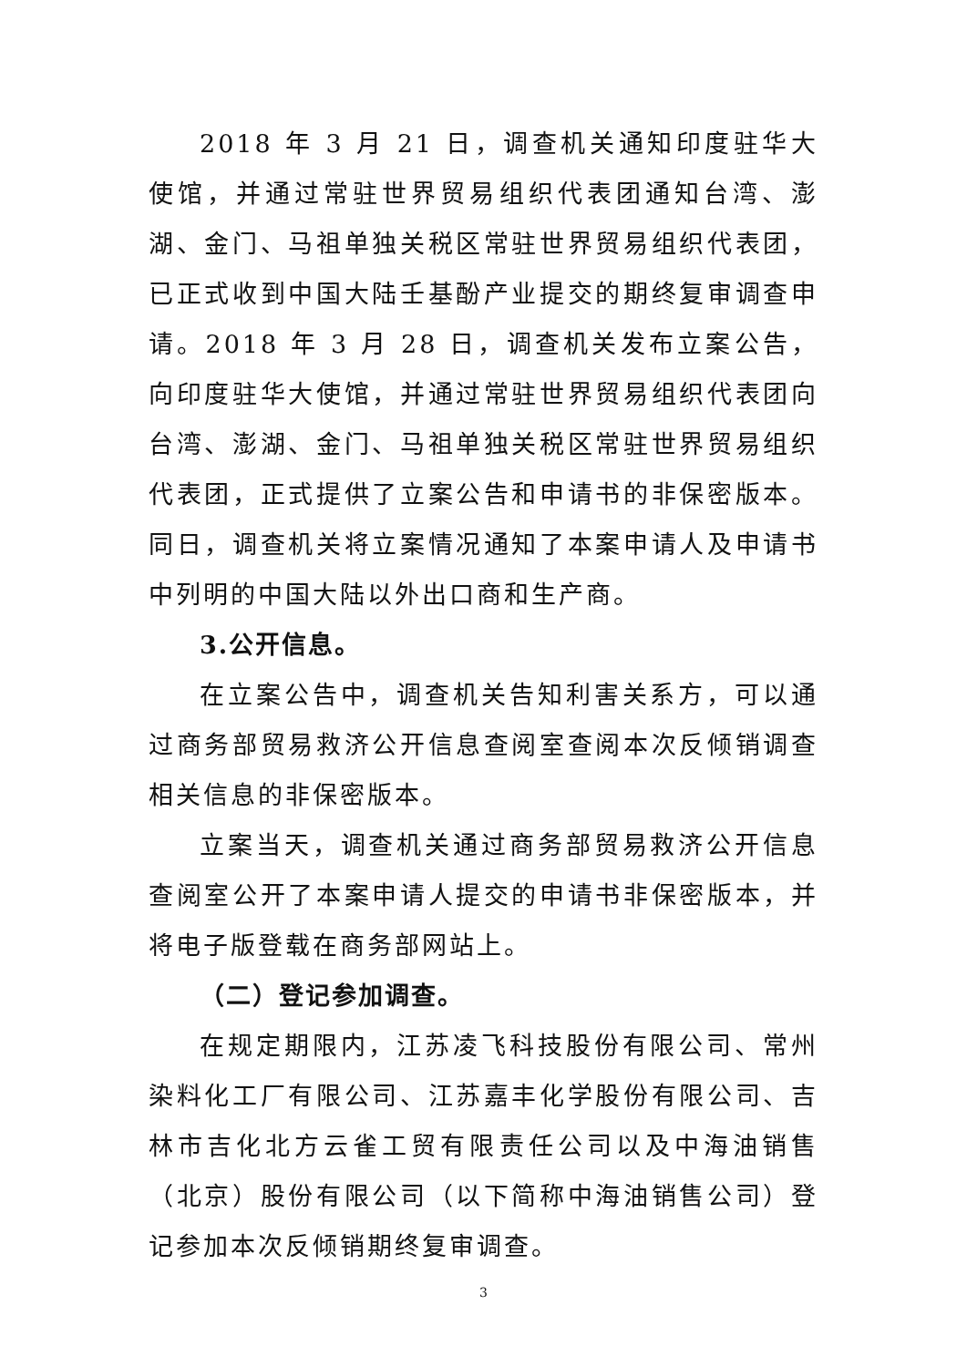2018 年 3 月 21 日，调查机关通知印度驻华大使馆，并通过常驻世界贸易组织代表团通知台湾、澎湖、金门、马祖单独关税区常驻世界贸易组织代表团，已正式收到中国大陆壬基酚产业提交的期终复审调查申请。2018 年 3 月 28 日，调查机关发布立案公告，向印度驻华大使馆，并通过常驻世界贸易组织代表团向台湾、澎湖、金门、马祖单独关税区常驻世界贸易组织代表团，正式提供了立案公告和申请书的非保密版本。同日，调查机关将立案情况通知了本案申请人及申请书中列明的中国大陆以外出口商和生产商。
3.公开信息。
在立案公告中，调查机关告知利害关系方，可以通过商务部贸易救济公开信息查阅室查阅本次反倾销调查相关信息的非保密版本。
立案当天，调查机关通过商务部贸易救济公开信息查阅室公开了本案申请人提交的申请书非保密版本，并将电子版登载在商务部网站上。
（二）登记参加调查。
在规定期限内，江苏凌飞科技股份有限公司、常州染料化工厂有限公司、江苏嘉丰化学股份有限公司、吉林市吉化北方云雀工贸有限责任公司以及中海油销售（北京）股份有限公司（以下简称中海油销售公司）登记参加本次反倾销期终复审调查。
3